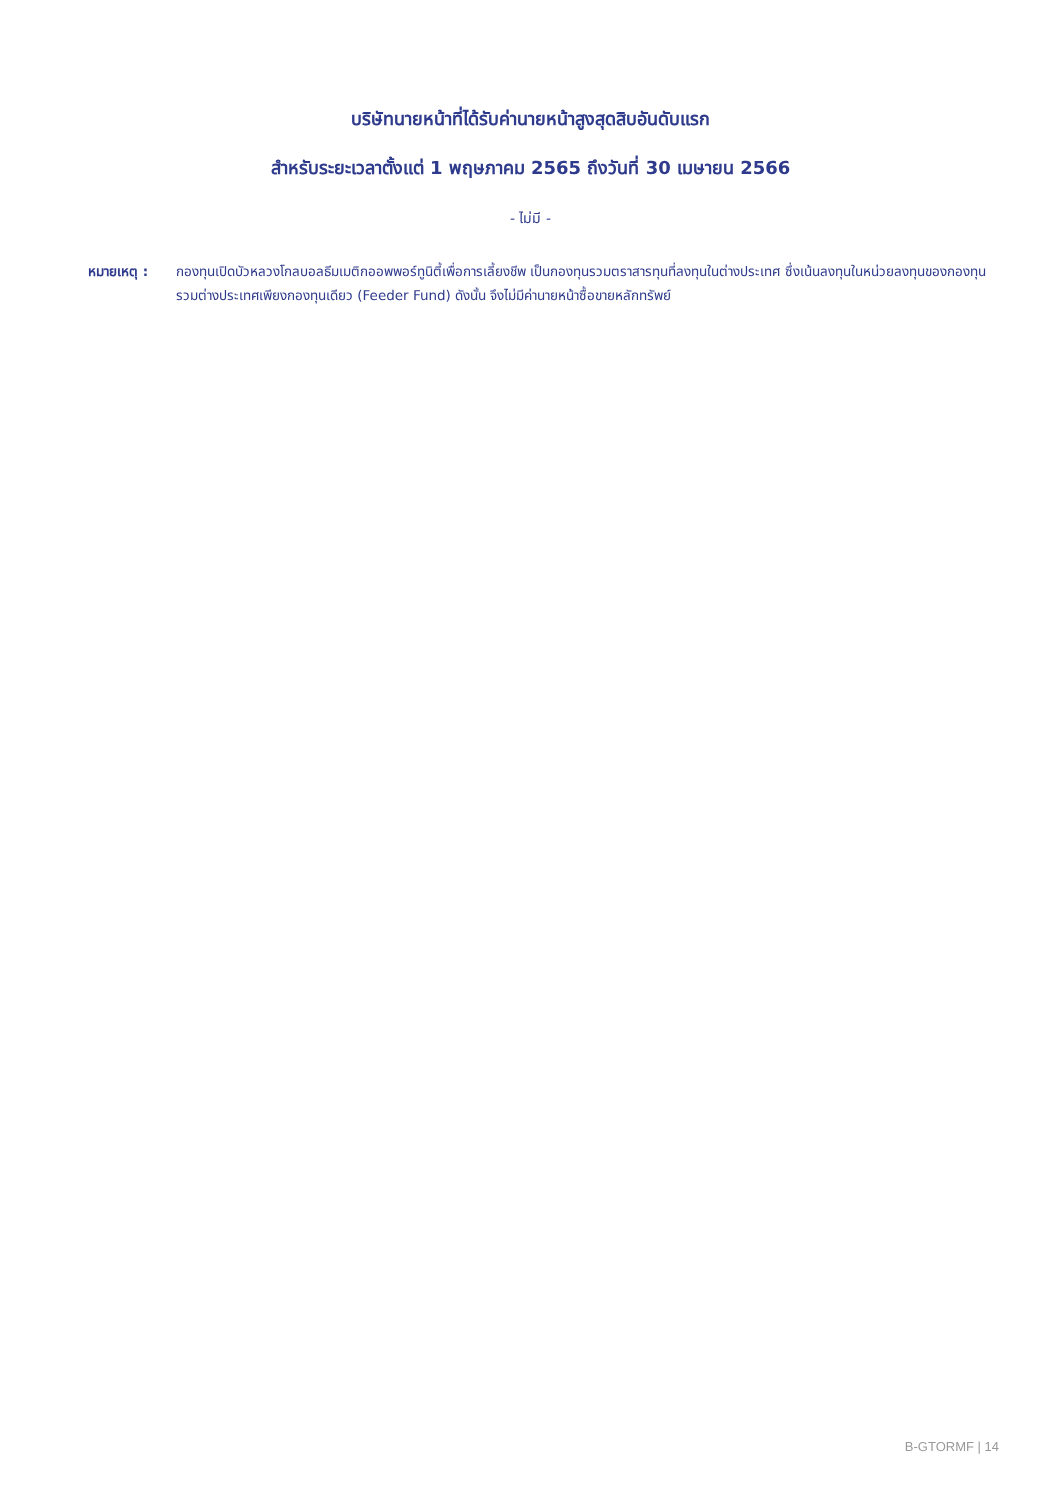บริษัทนายหน้าที่ได้รับค่านายหน้าสูงสุดสิบอันดับแรก
สำหรับระยะเวลาตั้งแต่ 1 พฤษภาคม 2565 ถึงวันที่ 30 เมษายน 2566
- ไม่มี -
หมายเหตุ : กองทุนเปิดบัวหลวงโกลบอลธีมเมติกออพพอร์ทูนิตี้เพื่อการเลี้ยงชีพ เป็นกองทุนรวมตราสารทุนที่ลงทุนในต่างประเทศ ซึ่งเน้นลงทุนในหน่วยลงทุนของกองทุนรวมต่างประเทศเพียงกองทุนเดียว (Feeder Fund) ดังนั้น จึงไม่มีค่านายหน้าซื้อขายหลักทรัพย์
B-GTORMF | 14